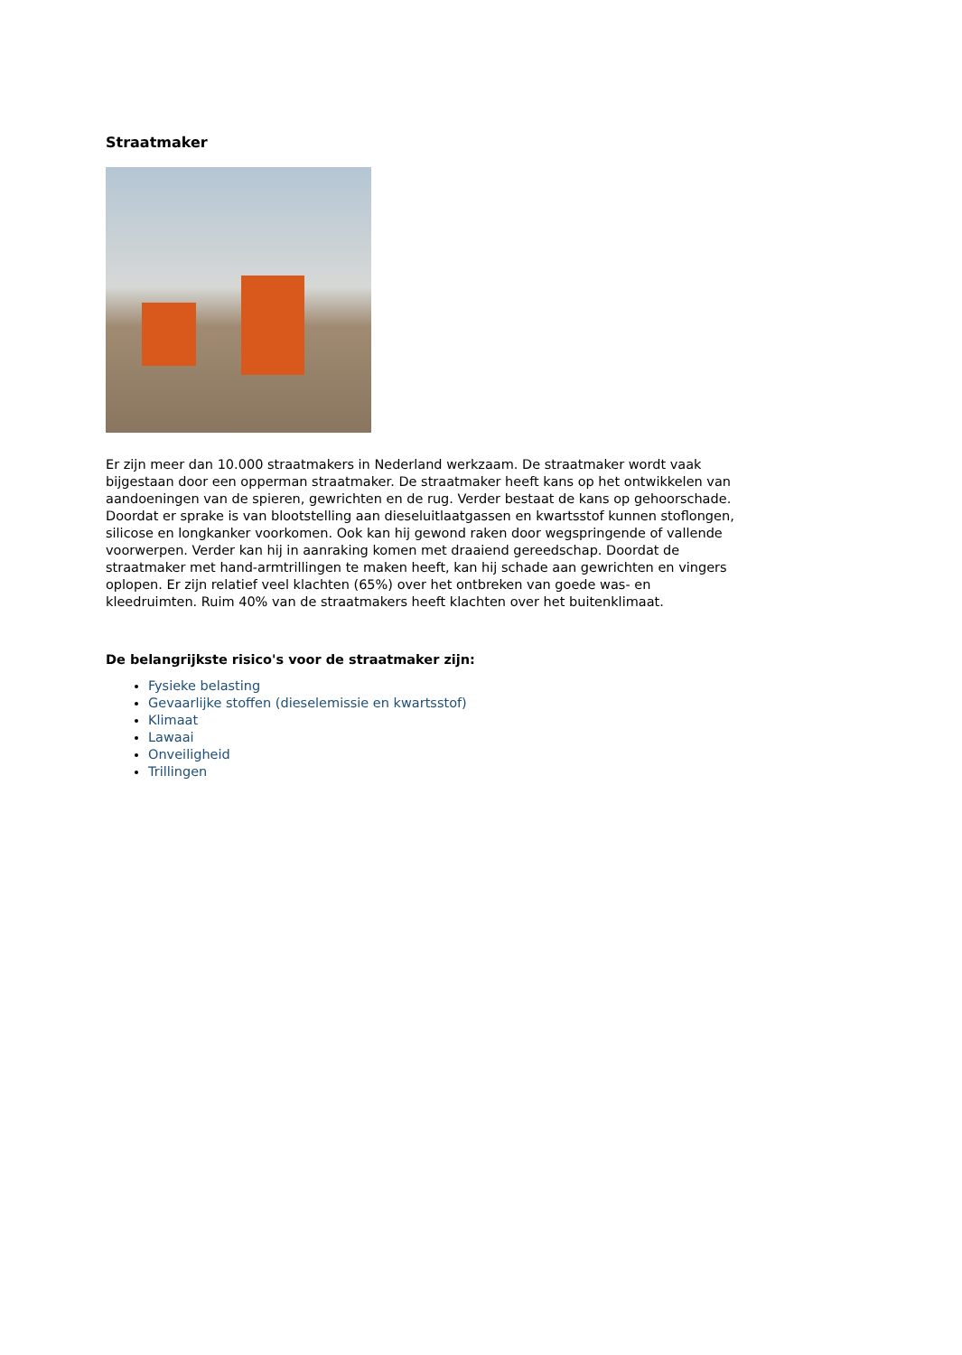Straatmaker
Er zijn meer dan 10.000 straatmakers in Nederland werkzaam. De straatmaker wordt vaak bijgestaan door een opperman straatmaker. De straatmaker heeft kans op het ontwikkelen van aandoeningen van de spieren, gewrichten en de rug. Verder bestaat de kans op gehoorschade. Doordat er sprake is van blootstelling aan dieseluitlaatgassen en kwartsstof kunnen stoflongen, silicose en longkanker voorkomen. Ook kan hij gewond raken door wegspringende of vallende voorwerpen. Verder kan hij in aanraking komen met draaiend gereedschap. Doordat de straatmaker met hand-armtrillingen te maken heeft, kan hij schade aan gewrichten en vingers oplopen. Er zijn relatief veel klachten (65%) over het ontbreken van goede was- en kleedruimten. Ruim 40% van de straatmakers heeft klachten over het buitenklimaat.
De belangrijkste risico's voor de straatmaker zijn:
Fysieke belasting
Gevaarlijke stoffen (dieselemissie en kwartsstof)
Klimaat
Lawaai
Onveiligheid
Trillingen